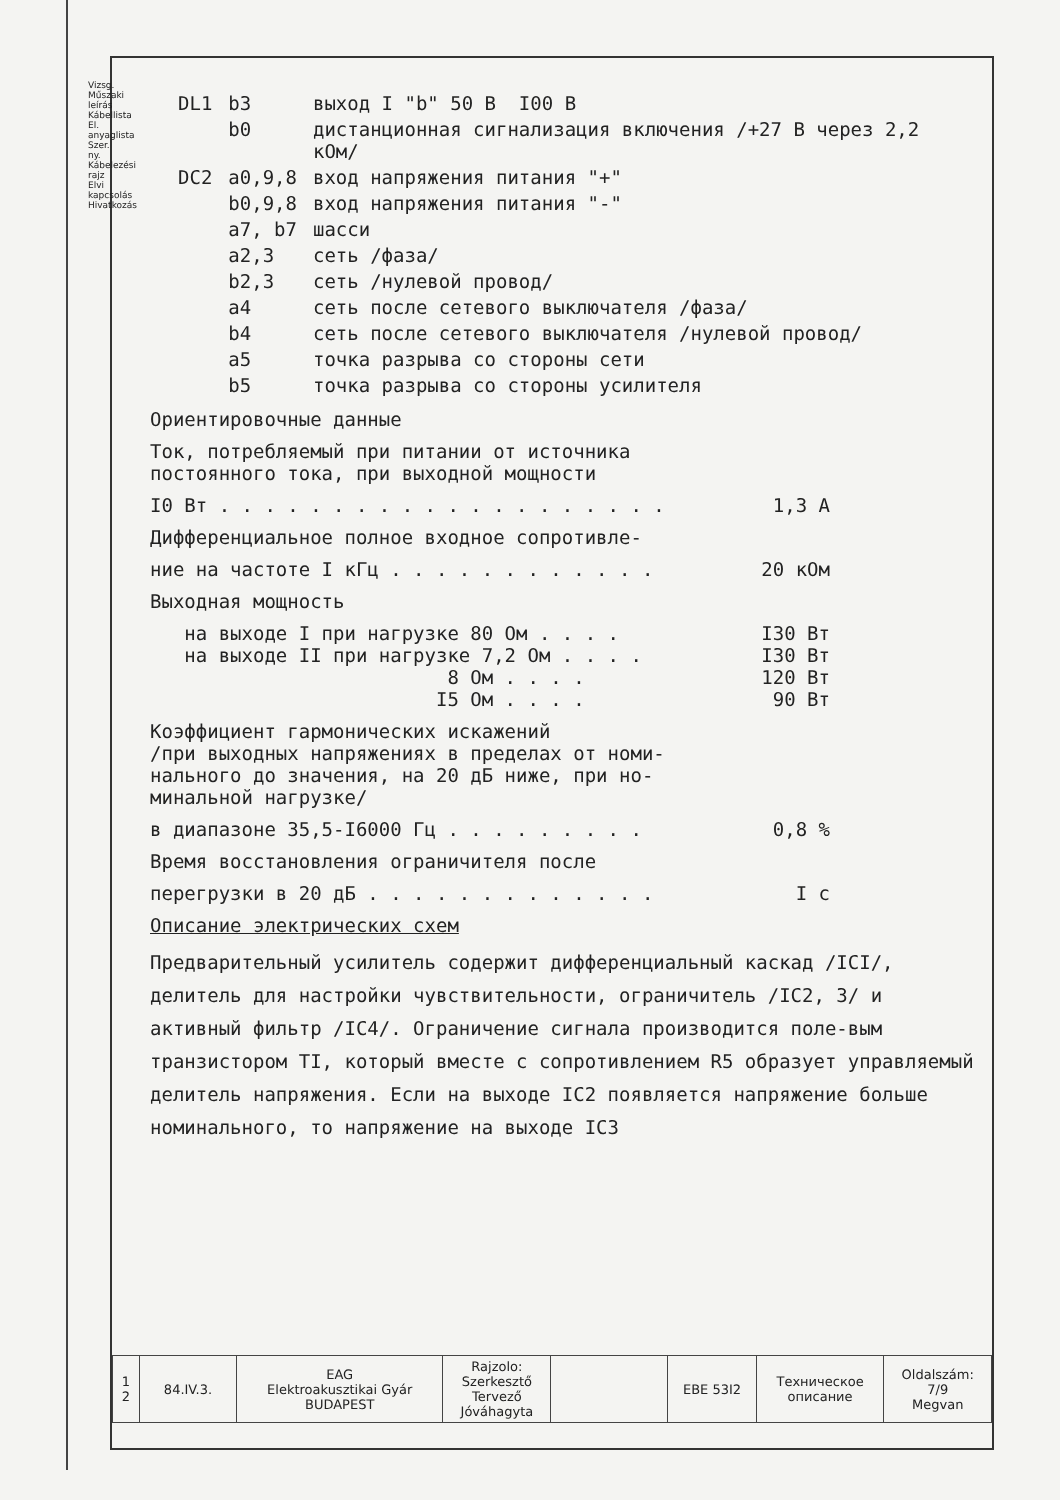Vizsg. Műszaki leírás Kábellista El. anyaglista Szer. ny. Kábelezési rajz Elvi kapcsolás Hivatkozás
| DL1 | b3 | выход I "b" 50 В I00 В |
| | b0 | дистанционная сигнализация включения /+27 В через 2,2 кОм/ |
| DC2 | a0,9,8 | вход напряжения питания "+" |
| | b0,9,8 | вход напряжения питания "-" |
| | a7, b7 | шасси |
| | a2,3 | сеть /фаза/ |
| | b2,3 | сеть /нулевой провод/ |
| | a4 | сеть после сетевого выключателя /фаза/ |
| | b4 | сеть после сетевого выключателя /нулевой провод/ |
| | a5 | точка разрыва со стороны сети |
| | b5 | точка разрыва со стороны усилителя |
Ориентировочные данные
Ток, потребляемый при питании от источника
постоянного тока, при выходной мощности
I0 Вт . . . . . . . . . . . . . . . . . . . . 1,3 А
Дифференциальное полное входное сопротивле-
ние на частоте I кГц . . . . . . . . . . . . 20 кОм
Выходная мощность
на выходе I при нагрузке 80 Ом . . . . I30 Вт
на выходе II при нагрузке 7,2 Ом . . . . I30 Вт
8 Ом . . . . 120 Вт
I5 Ом . . . . 90 Вт
Коэффициент гармонических искажений
/при выходных напряжениях в пределах от номи-
нального до значения, на 20 дБ ниже, при но-
минальной нагрузке/
в диапазоне 35,5-I6000 Гц . . . . . . . . . 0,8 %
Время восстановления ограничителя после
перегрузки в 20 дБ . . . . . . . . . . . . . I с
Описание электрических схем
Предварительный усилитель содержит дифференциальный каскад /ICI/, делитель для настройки чувствительности, ограничитель /IC2, 3/ и активный фильтр /IC4/. Ограничение сигнала производится поле-вым транзистором TI, который вместе с сопротивлением R5 образует управляемый делитель напряжения. Если на выходе IC2 появляется напряжение больше номинального, то напряжение на выходе IC3
| 1 2 | 84.IV.3. | EAG Elektroakusztikai Gyár BUDAPEST | Rajzolo: Szerkesztő Tervező Jóváhagyta | | EBE 53I2 | Техническое описание | Oldalszám: 7/9 Megvan |